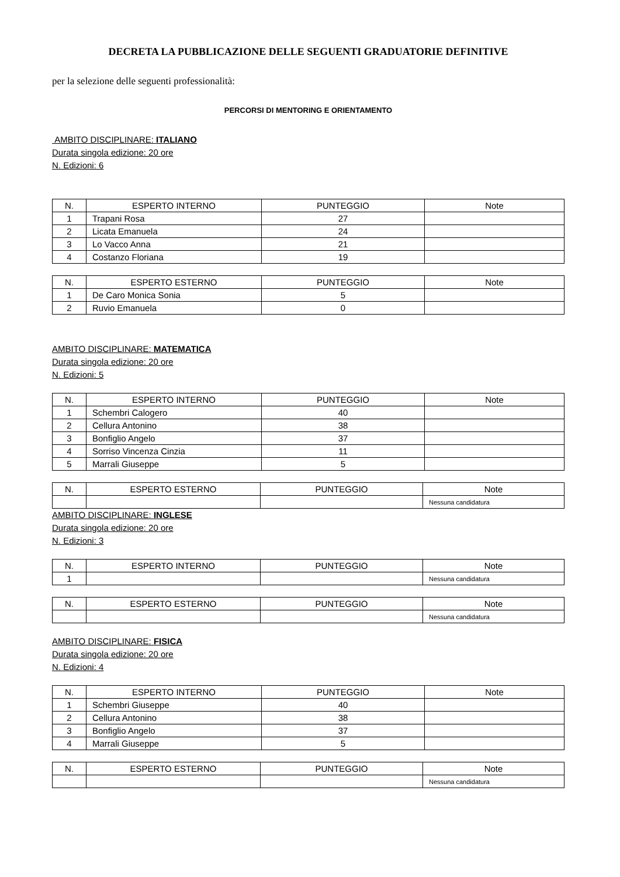DECRETA LA PUBBLICAZIONE DELLE SEGUENTI GRADUATORIE DEFINITIVE
per la selezione delle seguenti professionalità:
PERCORSI DI MENTORING E ORIENTAMENTO
AMBITO DISCIPLINARE: ITALIANO
Durata singola edizione: 20 ore
N. Edizioni: 6
| N. | ESPERTO INTERNO | PUNTEGGIO | Note |
| --- | --- | --- | --- |
| 1 | Trapani Rosa | 27 | |
| 2 | Licata Emanuela | 24 | |
| 3 | Lo Vacco Anna | 21 | |
| 4 | Costanzo Floriana | 19 | |
| N. | ESPERTO ESTERNO | PUNTEGGIO | Note |
| --- | --- | --- | --- |
| 1 | De Caro Monica Sonia | 5 | |
| 2 | Ruvio Emanuela | 0 | |
AMBITO DISCIPLINARE: MATEMATICA
Durata singola edizione: 20 ore
N. Edizioni: 5
| N. | ESPERTO INTERNO | PUNTEGGIO | Note |
| --- | --- | --- | --- |
| 1 | Schembri Calogero | 40 | |
| 2 | Cellura Antonino | 38 | |
| 3 | Bonfiglio Angelo | 37 | |
| 4 | Sorriso Vincenza Cinzia | 11 | |
| 5 | Marrali Giuseppe | 5 | |
| N. | ESPERTO ESTERNO | PUNTEGGIO | Note |
| --- | --- | --- | --- |
| | | | Nessuna candidatura |
AMBITO DISCIPLINARE: INGLESE
Durata singola edizione: 20 ore
N. Edizioni: 3
| N. | ESPERTO INTERNO | PUNTEGGIO | Note |
| --- | --- | --- | --- |
| 1 | | | Nessuna candidatura |
| N. | ESPERTO ESTERNO | PUNTEGGIO | Note |
| --- | --- | --- | --- |
| | | | Nessuna candidatura |
AMBITO DISCIPLINARE: FISICA
Durata singola edizione: 20 ore
N. Edizioni: 4
| N. | ESPERTO INTERNO | PUNTEGGIO | Note |
| --- | --- | --- | --- |
| 1 | Schembri Giuseppe | 40 | |
| 2 | Cellura Antonino | 38 | |
| 3 | Bonfiglio Angelo | 37 | |
| 4 | Marrali Giuseppe | 5 | |
| N. | ESPERTO ESTERNO | PUNTEGGIO | Note |
| --- | --- | --- | --- |
| | | | Nessuna candidatura |